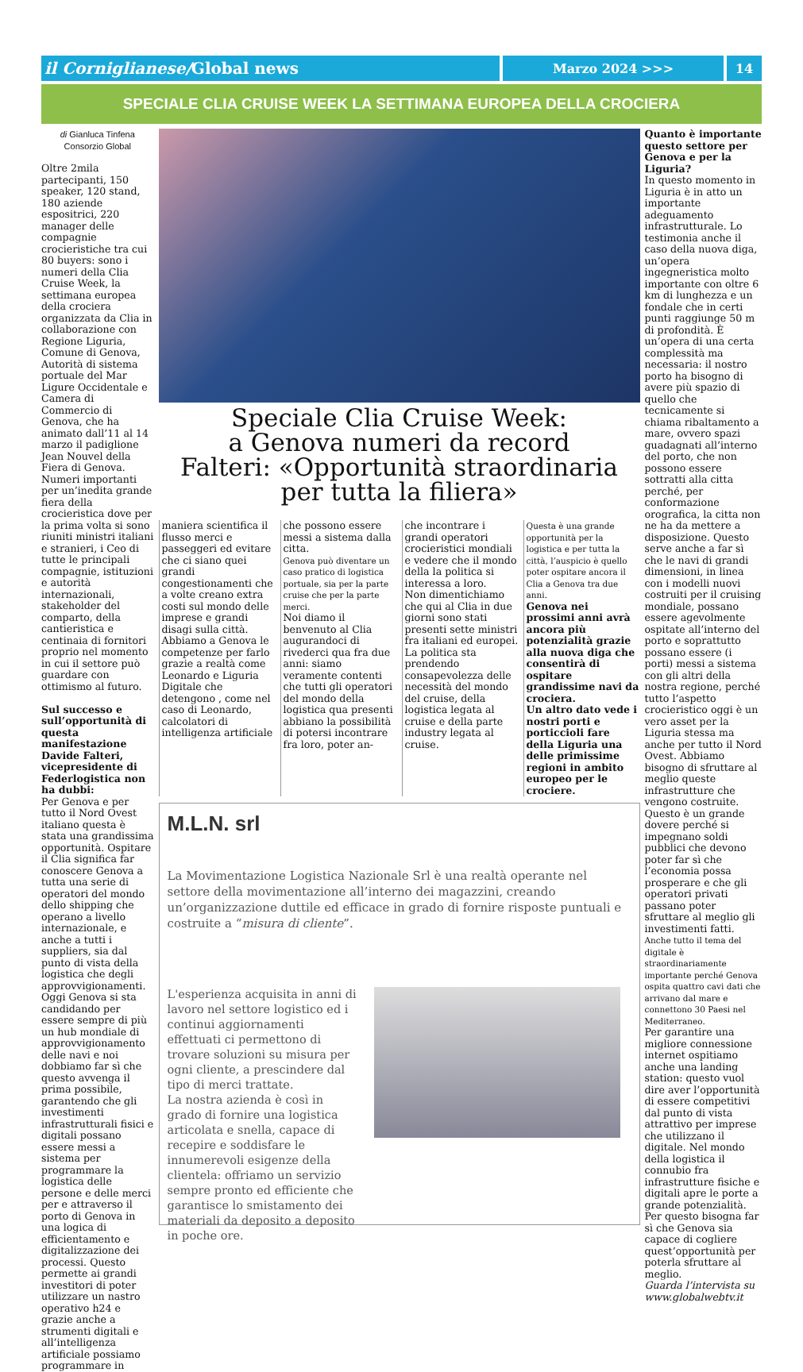il Corniglianese/ Global news
Marzo 2024 >>> 14
SPECIALE CLIA CRUISE WEEK LA SETTIMANA EUROPEA DELLA CROCIERA
di Gianluca Tinfena
Consorzio Global
Oltre 2mila partecipanti, 150 speaker, 120 stand, 180 aziende espositrici, 220 manager delle compagnie crocieristiche tra cui 80 buyers: sono i numeri della Clia Cruise Week, la settimana europea della crociera organizzata da Clia in collaborazione con Regione Liguria, Comune di Genova, Autorità di sistema portuale del Mar Ligure Occidentale e Camera di Commercio di Genova, che ha animato dall’11 al 14 marzo il padiglione Jean Nouvel della Fiera di Genova. Numeri importanti per un’inedita grande fiera della crocieristica dove per la prima volta si sono riuniti ministri italiani e stranieri, i Ceo di tutte le principali compagnie, istituzioni e autorità internazionali, stakeholder del comparto, della cantieristica e centinaia di fornitori proprio nel momento in cui il settore può guardare con ottimismo al futuro.
Sul successo e sull’opportunità di questa manifestazione Davide Falteri, vicepresidente di Federlogistica non ha dubbi:
Per Genova e per tutto il Nord Ovest italiano questa è stata una grandissima opportunità. Ospitare il Clia significa far conoscere Genova a tutta una serie di operatori del mondo dello shipping che operano a livello internazionale, e anche a tutti i suppliers, sia dal punto di vista della logistica che degli approvvigionamenti. Oggi Genova si sta candidando per essere sempre di più un hub mondiale di approvvigionamento delle navi e noi dobbiamo far sì che questo avvenga il prima possibile, garantendo che gli investimenti infrastrutturali fisici e digitali possano essere messi a sistema per programmare la logistica delle persone e delle merci per e attraverso il porto di Genova in una logica di efficientamento e digitalizzazione dei processi. Questo permette ai grandi investitori di poter utilizzare un nastro operativo h24 e grazie anche a strumenti digitali e all’intelligenza artificiale possiamo programmare in
Speciale Clia Cruise Week:
a Genova numeri da record
Falteri: «Opportunità straordinaria
per tutta la filiera»
maniera scientifica il flusso merci e passeggeri ed evitare che ci siano quei grandi congestionamenti che a volte creano extra costi sul mondo delle imprese e grandi disagi sulla città.
Abbiamo a Genova le competenze per farlo grazie a realtà come Leonardo e Liguria Digitale che detengono , come nel caso di Leonardo, calcolatori di intelligenza artificiale
che possono essere messi a sistema dalla citta.
Genova può diventare un caso pratico di logistica portuale, sia per la parte cruise che per la parte merci.
Noi diamo il benvenuto al Clia augurandoci di rivederci qua fra due anni: siamo veramente contenti che tutti gli operatori del mondo della logistica qua presenti abbiano la possibilità di potersi incontrare fra loro, poter an-
che incontrare i grandi operatori crocieristici mondiali e vedere che il mondo della la politica si interessa a loro.
Non dimentichiamo che qui al Clia in due giorni sono stati presenti sette ministri fra italiani ed europei.
La politica sta prendendo consapevolezza delle necessità del mondo del cruise, della logistica legata al cruise e della parte industry legata al cruise.
Questa è una grande opportunità per la logistica e per tutta la città, l’auspicio è quello poter ospitare ancora il Clia a Genova tra due anni.
Genova nei prossimi anni avrà ancora più potenzialità grazie alla nuova diga che consentirà di ospitare grandissime navi da crociera.
Un altro dato vede i nostri porti e porticcioli fare della Liguria una delle primissime regioni in ambito europeo per le crociere.
M.L.N. srl
La Movimentazione Logistica Nazionale Srl è una realtà operante nel settore della movimentazione all’interno dei magazzini, creando un’organizzazione duttile ed efficace in grado di fornire risposte puntuali e costruite a “misura di cliente”.
L'esperienza acquisita in anni di lavoro nel settore logistico ed i continui aggiornamenti effettuati ci permettono di trovare soluzioni su misura per ogni cliente, a prescindere dal tipo di merci trattate.
La nostra azienda è così in grado di fornire una logistica articolata e snella, capace di recepire e soddisfare le innumerevoli esigenze della clientela: offriamo un servizio sempre pronto ed efficiente che garantisce lo smistamento dei materiali da deposito a deposito in poche ore.
Quanto è importante questo settore per Genova e per la Liguria?
In questo momento in Liguria è in atto un importante adeguamento infrastrutturale. Lo testimonia anche il caso della nuova diga, un’opera ingegneristica molto importante con oltre 6 km di lunghezza e un fondale che in certi punti raggiunge 50 m di profondità. È un’opera di una certa complessità ma necessaria: il nostro porto ha bisogno di avere più spazio di quello che tecnicamente si chiama ribaltamento a mare, ovvero spazi guadagnati all’interno del porto, che non possono essere sottratti alla citta perché, per conformazione orografica, la citta non ne ha da mettere a disposizione. Questo serve anche a far sì che le navi di grandi dimensioni, in linea con i modelli nuovi costruiti per il cruising mondiale, possano essere agevolmente ospitate all’interno del porto e soprattutto possano essere (i porti) messi a sistema con gli altri della nostra regione, perché tutto l’aspetto crocieristico oggi è un vero asset per la Liguria stessa ma anche per tutto il Nord Ovest. Abbiamo bisogno di sfruttare al meglio queste infrastrutture che vengono costruite. Questo è un grande dovere perché si impegnano soldi pubblici che devono poter far sì che l’economia possa prosperare e che gli operatori privati passano poter sfruttare al meglio gli investimenti fatti.
Anche tutto il tema del digitale è straordinariamente importante perché Genova ospita quattro cavi dati che arrivano dal mare e connettono 30 Paesi nel Mediterraneo.
Per garantire una migliore connessione internet ospitiamo anche una landing station: questo vuol dire aver l’opportunità di essere competitivi dal punto di vista attrattivo per imprese che utilizzano il digitale. Nel mondo della logistica il connubio fra infrastrutture fisiche e digitali apre le porte a grande potenzialità. Per questo bisogna far sì che Genova sia capace di cogliere quest’opportunità per poterla sfruttare al meglio.
Guarda l’intervista su www.globalwebtv.it